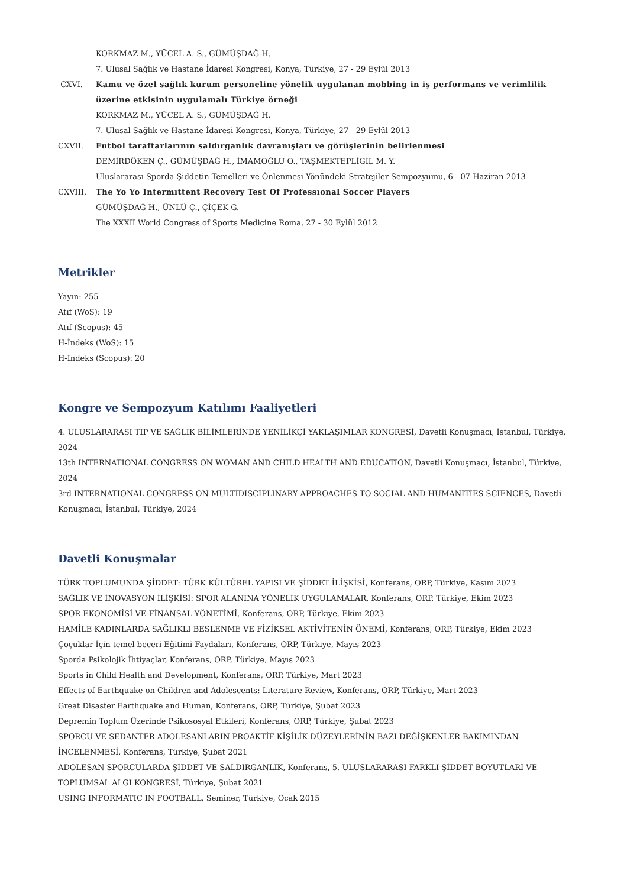KORKMAZ M., YÜCEL A. S., GÜMÜŞDAĞ H.
7. Ulusal Sağlık ve Hastane İdaresi Kongresi, Konya, Türkiye, 27 - 29 Eylül 2013
CXVI. Kamu ve özel sağlık kurum personeline yönelik uygulanan mobbing in iş performans ve verimlilik üzerine etkisinin uygulamalı Türkiye örneği
KORKMAZ M., YÜCEL A. S., GÜMÜŞDAĞ H.
7. Ulusal Sağlık ve Hastane İdaresi Kongresi, Konya, Türkiye, 27 - 29 Eylül 2013
CXVII.
Futbol taraftarlarının saldırganlık davranışları ve görüşlerinin belirlenmesi
DEMİRDÖKEN Ç., GÜMÜŞDAĞ H., İMAMOĞLU O., TAŞMEKTEPLİGİL M. Y.
Uluslararası Sporda Şiddetin Temelleri ve Önlenmesi Yönündeki Stratejiler Sempozyumu, 6 - 07 Haziran 2013
CXVIII.
The Yo Yo Intermıttent Recovery Test Of Professıonal Soccer Players
GÜMÜŞDAĞ H., ÜNLÜ Ç., ÇİÇEK G.
The XXXII World Congress of Sports Medicine Roma, 27 - 30 Eylül 2012
Metrikler
Yayın: 255
Atıf (WoS): 19
Atıf (Scopus): 45
H-İndeks (WoS): 15
H-İndeks (Scopus): 20
Kongre ve Sempozyum Katılımı Faaliyetleri
4. ULUSLARARASI TIP VE SAĞLIK BİLİMLERİNDE YENİLİKÇİ YAKLAŞIMLAR KONGRESİ, Davetli Konuşmacı, İstanbul, Türkiye, 2024
13th INTERNATIONAL CONGRESS ON WOMAN AND CHILD HEALTH AND EDUCATION, Davetli Konuşmacı, İstanbul, Türkiye, 2024
3rd INTERNATIONAL CONGRESS ON MULTIDISCIPLINARY APPROACHES TO SOCIAL AND HUMANITIES SCIENCES, Davetli Konuşmacı, İstanbul, Türkiye, 2024
Davetli Konuşmalar
TÜRK TOPLUMUNDA ŞİDDET: TÜRK KÜLTÜREL YAPISI VE ŞİDDET İLİŞKİSİ, Konferans, ORP, Türkiye, Kasım 2023
SAĞLIK VE İNOVASYON İLİŞKİSİ: SPOR ALANINA YÖNELİK UYGULAMALAR, Konferans, ORP, Türkiye, Ekim 2023
SPOR EKONOMİSİ VE FİNANSAL YÖNETİMİ, Konferans, ORP, Türkiye, Ekim 2023
HAMİLE KADINLARDA SAĞLIKLI BESLENME VE FİZİKSEL AKTİVİTENİN ÖNEMİ, Konferans, ORP, Türkiye, Ekim 2023
Çoçuklar İçin temel beceri Eğitimi Faydaları, Konferans, ORP, Türkiye, Mayıs 2023
Sporda Psikolojik İhtiyaçlar, Konferans, ORP, Türkiye, Mayıs 2023
Sports in Child Health and Development, Konferans, ORP, Türkiye, Mart 2023
Effects of Earthquake on Children and Adolescents: Literature Review, Konferans, ORP, Türkiye, Mart 2023
Great Disaster Earthquake and Human, Konferans, ORP, Türkiye, Şubat 2023
Depremin Toplum Üzerinde Psikososyal Etkileri, Konferans, ORP, Türkiye, Şubat 2023
SPORCU VE SEDANTER ADOLESANLARIN PROAKTİF KİŞİLİK DÜZEYLERİNİN BAZI DEĞİŞKENLER BAKIMINDAN İNCELENMESİ, Konferans, Türkiye, Şubat 2021
ADOLESAN SPORCULARDA ŞİDDET VE SALDIRGANLIK, Konferans, 5. ULUSLARARASI FARKLI ŞİDDET BOYUTLARI VE TOPLUMSAL ALGI KONGRESİ, Türkiye, Şubat 2021
USING INFORMATIC IN FOOTBALL, Seminer, Türkiye, Ocak 2015